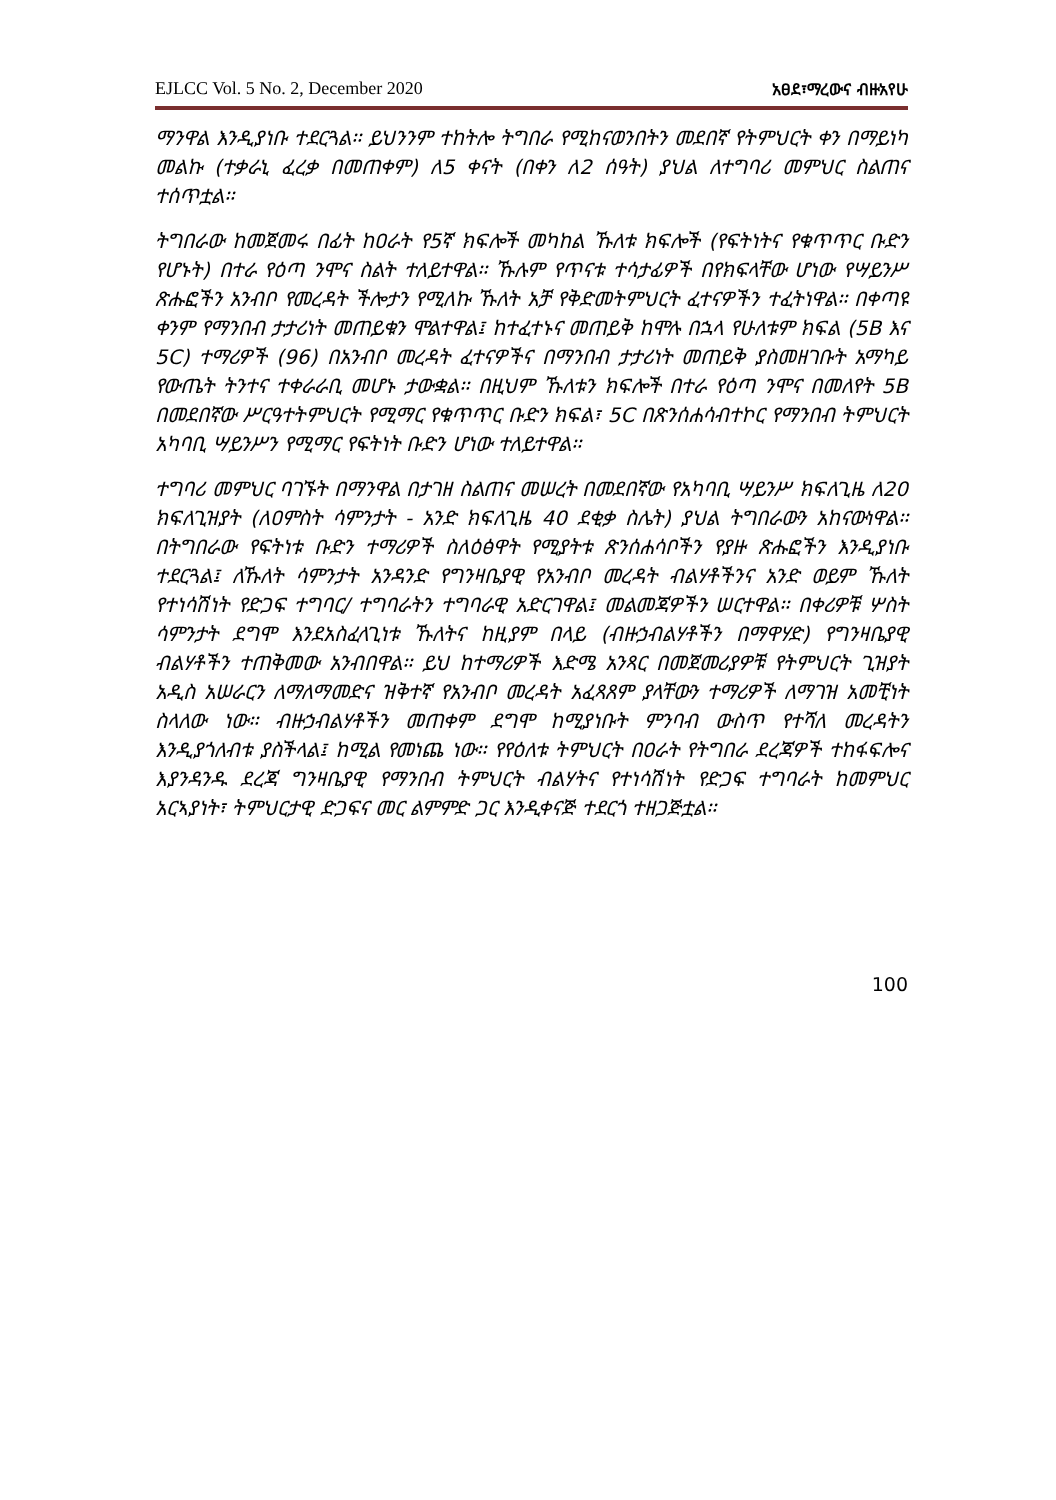EJLCC Vol. 5 No. 2, December 2020 አፀደ፣ማረውና ብዙአየሁ
ማንዋል እንዲያነቡ ተደርጓል፡፡ ይህንንም ተከትሎ ትግበራ የሚከናወንበትን መደበኛ የትምህርት ቀን በማይነካ መልኩ (ተቃራኒ ፈረቃ በመጠቀም) ለ5 ቀናት (በቀን ለ2 ሰዓት) ያህል ለተግባሪ መምህር ስልጠና ተሰጥቷል፡፡
ትግበራው ከመጀመሩ በፊት ከዐራት የ5ኛ ክፍሎች መካከል ኹለቱ ክፍሎች (የፍትነትና የቁጥጥር ቡድን የሆኑት) በተራ የዕጣ ንሞና ስልት ተለይተዋል፡፡ ኹሉም የጥናቱ ተሳታፊዎች በየክፍላቸው ሆነው የሣይንሥ ጽሑፎችን አንብቦ የመረዳት ችሎታን የሚለኩ ኹለት አቻ የቅድመትምህርት ፈተናዎችን ተፈትነዋል፡፡ በቀጣዩ ቀንም የማንበብ ታታሪነት መጠይቁን ሞልተዋል፤ ከተፈተኑና መጠይቅ ከሞሉ በኋላ የሁለቱም ክፍል (5B እና 5C) ተማሪዎች (96) በአንብቦ መረዳት ፈተናዎችና በማንበብ ታታሪነት መጠይቅ ያስመዘገቡት አማካይ የውጤት ትንተና ተቀራራቢ መሆኑ ታውቋል፡፡ በዚህም ኹለቱን ክፍሎች በተራ የዕጣ ንሞና በመለየት 5B በመደበኛው ሥርዓተትምህርት የሚማር የቁጥጥር ቡድን ክፍል፣ 5C በጽንሰሐሳብተኮር የማንበብ ትምህርት አካባቢ ሣይንሥን የሚማር የፍትነት ቡድን ሆነው ተለይተዋል፡፡
ተግባሪ መምህር ባገኙት በማንዋል በታገዘ ስልጠና መሠረት በመደበኛው የአካባቢ ሣይንሥ ክፍለጊዜ ለ20 ክፍለጊዝያት (ለዐምስት ሳምንታት - አንድ ክፍለጊዜ 40 ደቂቃ ስሌት) ያህል ትግበራውን አከናውነዋል፡፡ በትግበራው የፍትነቱ ቡድን ተማሪዎች ስለዕፅዋት የሚያትቱ ጽንሰሐሳቦችን የያዙ ጽሑፎችን እንዲያነቡ ተደርጓል፤ ለኹለት ሳምንታት አንዳንድ የግንዛቤያዊ የአንብቦ መረዳት ብልሃቶችንና አንድ ወይም ኹለት የተነሳሽነት የድጋፍ ተግባር/ ተግባራትን ተግባራዊ አድርገዋል፤ መልመጃዎችን ሠርተዋል፡፡ በቀሪዎቹ ሦስት ሳምንታት ደግሞ እንደአስፈላጊነቱ ኹለትና ከዚያም በላይ (ብዙኃብልሃቶችን በማዋሃድ) የግንዛቤያዊ ብልሃቶችን ተጠቅመው አንብበዋል፡፡ ይህ ከተማሪዎች እድሜ አንጻር በመጀመሪያዎቹ የትምህርት ጊዝያት አዲስ አሠራርን ለማለማመድና ዝቅተኛ የአንብቦ መረዳት አፈጻጸም ያላቸውን ተማሪዎች ለማገዝ አመቺነት ስላለው ነው፡፡ ብዙኃብልሃቶችን መጠቀም ደግሞ ከሚያነቡት ምንባብ ውስጥ የተሻለ መረዳትን እንዲያጎለብቱ ያስችላል፤ ከሚል የመነጨ ነው፡፡ የየዕለቱ ትምህርት በዐራት የትግበራ ደረጃዎች ተከፋፍሎና እያንዳንዱ ደረጃ ግንዛቤያዊ የማንበብ ትምህርት ብልሃትና የተነሳሽነት የድጋፍ ተግባራት ከመምህር አርኣያነት፣ ትምህርታዊ ድጋፍና መር ልምምድ ጋር እንዲቀናጅ ተደርጎ ተዘጋጅቷል፡፡
100